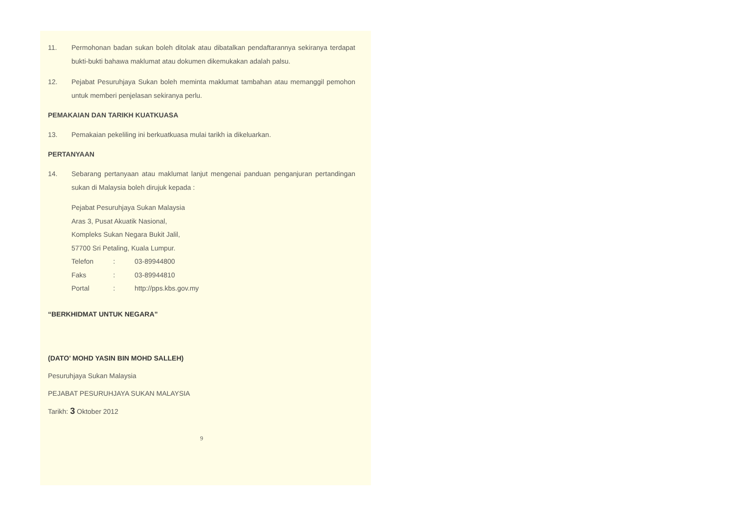11. Permohonan badan sukan boleh ditolak atau dibatalkan pendaftarannya sekiranya terdapat bukti-bukti bahawa maklumat atau dokumen dikemukakan adalah palsu.
12. Pejabat Pesuruhjaya Sukan boleh meminta maklumat tambahan atau memanggil pemohon untuk memberi penjelasan sekiranya perlu.
PEMAKAIAN DAN TARIKH KUATKUASA
13. Pemakaian pekeliling ini berkuatkuasa mulai tarikh ia dikeluarkan.
PERTANYAAN
14. Sebarang pertanyaan atau maklumat lanjut mengenai panduan penganjuran pertandingan sukan di Malaysia boleh dirujuk kepada :
Pejabat Pesuruhjaya Sukan Malaysia
Aras 3, Pusat Akuatik Nasional,
Kompleks Sukan Negara Bukit Jalil,
57700 Sri Petaling, Kuala Lumpur.
| Telefon | : | 03-89944800 |
| Faks | : | 03-89944810 |
| Portal | : | http://pps.kbs.gov.my |
“BERKHIDMAT UNTUK NEGARA”
(DATO’ MOHD YASIN BIN MOHD SALLEH)
Pesuruhjaya Sukan Malaysia
PEJABAT PESURUHJAYA SUKAN MALAYSIA
Tarikh: 3 Oktober 2012
9